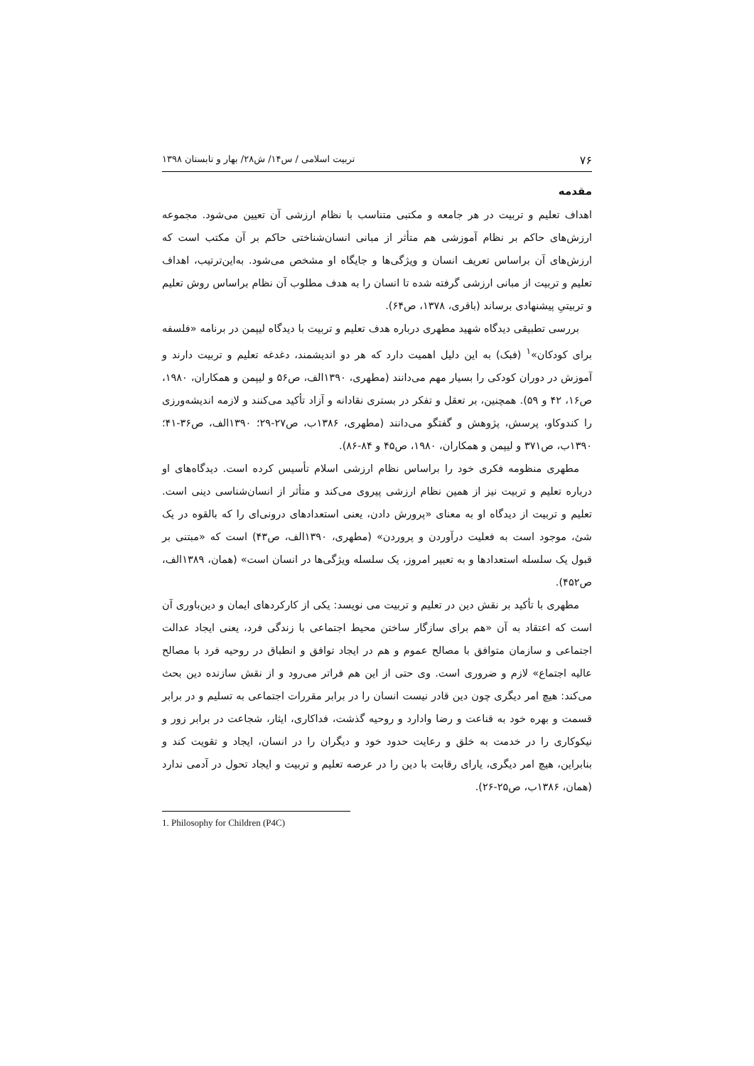۷۶ تربیت اسلامی / س۱۴/ ش۲۸/ بهار و تابستان ۱۳۹۸
مقدمه
اهداف تعلیم و تربیت در هر جامعه و مکتبی متناسب با نظام ارزشی آن تعیین می‌شود. مجموعه ارزش‌های حاکم بر نظام آموزشی هم متأثر از مبانی انسان‌شناختی حاکم بر آن مکتب است که ارزش‌های آن براساس تعریف انسان و ویژگی‌ها و جایگاه او مشخص می‌شود. به‌این‌ترتیب، اهداف تعلیم و تربیت از مبانی ارزشی گرفته شده تا انسان را به هدف مطلوب آن نظام براساس روش تعلیم و تربیتیِ پیشنهادی برساند (باقری، ۱۳۷۸، ص۶۴).
بررسی تطبیقی دیدگاه شهید مطهری درباره هدف تعلیم و تربیت با دیدگاه لیپمن در برنامه «فلسفه برای کودکان»<sup>۱</sup> (فبک) به این دلیل اهمیت دارد که هر دو اندیشمند، دغدغه تعلیم و تربیت دارند و آموزش در دوران کودکی را بسیار مهم می‌دانند (مطهری، ۱۳۹۰الف، ص۵۶ و لیپمن و همکاران، ۱۹۸۰، ص۱۶، ۴۲ و ۵۹). همچنین، بر تعقل و تفکر در بستری نقادانه و آزاد تأکید می‌کنند و لازمه اندیشه‌ورزی را کندوکاو، پرسش، پژوهش و گفتگو می‌دانند (مطهری، ۱۳۸۶ب، ص۲۷-۲۹؛ ۱۳۹۰الف، ص۳۶-۴۱؛ ۱۳۹۰ب، ص۳۷۱ و لیپمن و همکاران، ۱۹۸۰، ص۴۵ و ۸۴-۸۶).
مطهری منظومه فکری خود را براساس نظام ارزشی اسلام تأسیس کرده است. دیدگاه‌های او درباره تعلیم و تربیت نیز از همین نظام ارزشی پیروی می‌کند و متأثر از انسان‌شناسی دینی است. تعلیم و تربیت از دیدگاه او به معنای «پرورش دادن، یعنی استعدادهای درونی‌ای را که بالقوه در یک شئ، موجود است به فعلیت درآوردن و پروردن» (مطهری، ۱۳۹۰الف، ص۴۳) است که «مبتنی بر قبول یک سلسله استعدادها و به تعبیر امروز، یک سلسله ویژگی‌ها در انسان است» (همان، ۱۳۸۹الف، ص۴۵۲).
مطهری با تأکید بر نقش دین در تعلیم و تربیت می نویسد: یکی از کارکردهای ایمان و دین‌باوری آن است که اعتقاد به آن «هم برای سازگار ساختن محیط اجتماعی با زندگی فرد، یعنی ایجاد عدالت اجتماعی و سازمان متوافق با مصالح عموم و هم در ایجاد توافق و انطباق در روحیه فرد با مصالح عالیه اجتماع» لازم و ضروری است. وی حتی از این هم فراتر می‌رود و از نقش سازنده دین بحث می‌کند: هیچ امر دیگری چون دین قادر نیست انسان را در برابر مقررات اجتماعی به تسلیم و در برابر قسمت و بهره خود به قناعت و رضا وادارد و روحیه گذشت، فداکاری، ایثار، شجاعت در برابر زور و نیکوکاری را در خدمت به خلق و رعایت حدود خود و دیگران را در انسان، ایجاد و تقویت کند و بنابراین، هیچ امر دیگری، یارای رقابت با دین را در عرصه تعلیم و تربیت و ایجاد تحول در آدمی ندارد (همان، ۱۳۸۶ب، ص۲۵-۲۶).
1. Philosophy for Children (P4C)